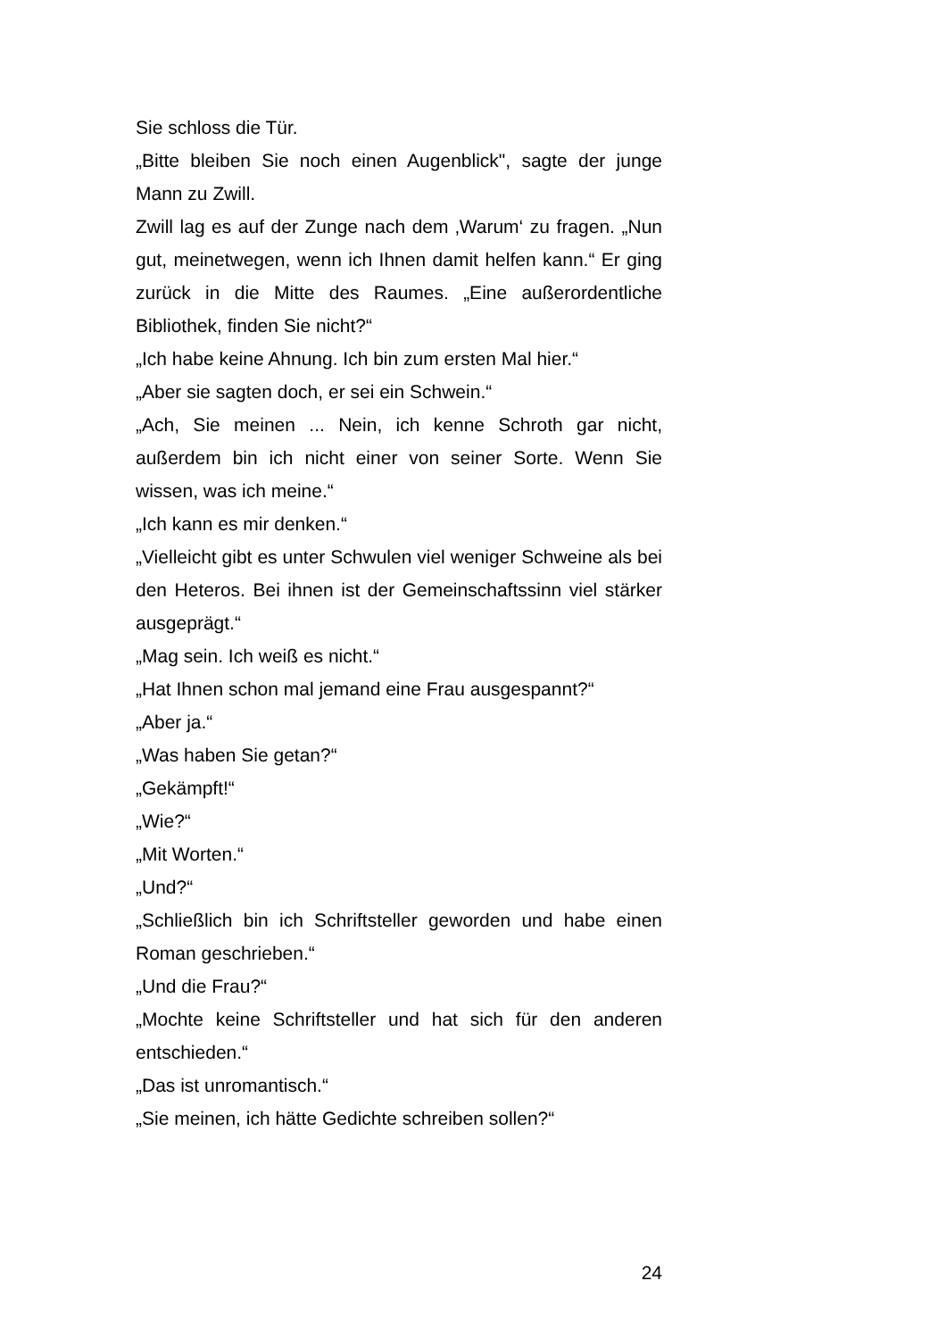Sie schloss die Tür.
„Bitte bleiben Sie noch einen Augenblick", sagte der junge Mann zu Zwill.
Zwill lag es auf der Zunge nach dem ‚Warum‘ zu fragen. „Nun gut, meinetwegen, wenn ich Ihnen damit helfen kann.“ Er ging zurück in die Mitte des Raumes. „Eine außerordentliche Bibliothek, finden Sie nicht?“
„Ich habe keine Ahnung. Ich bin zum ersten Mal hier.“
„Aber sie sagten doch, er sei ein Schwein.“
„Ach, Sie meinen ... Nein, ich kenne Schroth gar nicht, außerdem bin ich nicht einer von seiner Sorte. Wenn Sie wissen, was ich meine.“
„Ich kann es mir denken.“
„Vielleicht gibt es unter Schwulen viel weniger Schweine als bei den Heteros. Bei ihnen ist der Gemeinschaftssinn viel stärker ausgeprägt.“
„Mag sein. Ich weiß es nicht.“
„Hat Ihnen schon mal jemand eine Frau ausgespannt?“
„Aber ja.“
„Was haben Sie getan?“
„Gekämpft!“
„Wie?“
„Mit Worten.“
„Und?“
„Schließlich bin ich Schriftsteller geworden und habe einen Roman geschrieben.“
„Und die Frau?“
„Mochte keine Schriftsteller und hat sich für den anderen entschieden.“
„Das ist unromantisch.“
„Sie meinen, ich hätte Gedichte schreiben sollen?“
24